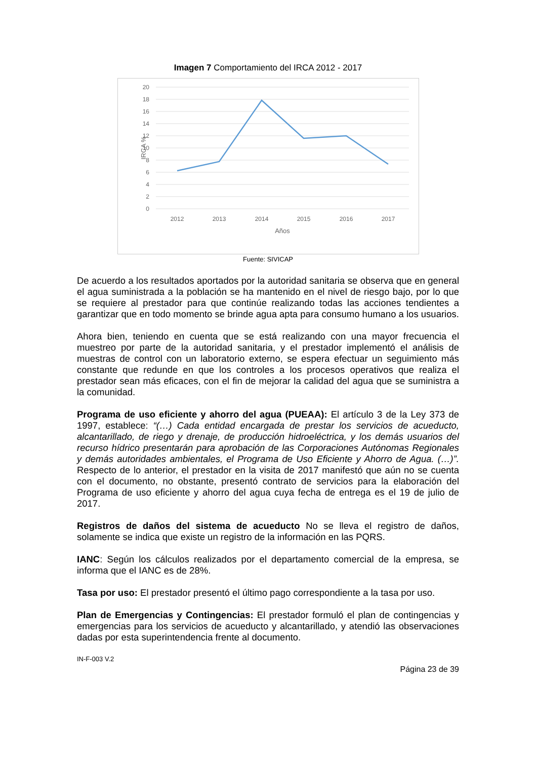Imagen 7 Comportamiento del IRCA 2012 - 2017
20
18
16
14
12
10
8
6
4
2
0
2012
2013
2014
2015
2016
2017
Años
IRCA %
Fuente: SIVICAP
De acuerdo a los resultados aportados por la autoridad sanitaria se observa que en general el agua suministrada a la población se ha mantenido en el nivel de riesgo bajo, por lo que se requiere al prestador para que continúe realizando todas las acciones tendientes a garantizar que en todo momento se brinde agua apta para consumo humano a los usuarios.
Ahora bien, teniendo en cuenta que se está realizando con una mayor frecuencia el muestreo por parte de la autoridad sanitaria, y el prestador implementó el análisis de muestras de control con un laboratorio externo, se espera efectuar un seguimiento más constante que redunde en que los controles a los procesos operativos que realiza el prestador sean más eficaces, con el fin de mejorar la calidad del agua que se suministra a la comunidad.
Programa de uso eficiente y ahorro del agua (PUEAA): El artículo 3 de la Ley 373 de 1997, establece: “(…) Cada entidad encargada de prestar los servicios de acueducto, alcantarillado, de riego y drenaje, de producción hidroeléctrica, y los demás usuarios del recurso hídrico presentarán para aprobación de las Corporaciones Autónomas Regionales y demás autoridades ambientales, el Programa de Uso Eficiente y Ahorro de Agua. (…)”. Respecto de lo anterior, el prestador en la visita de 2017 manifestó que aún no se cuenta con el documento, no obstante, presentó contrato de servicios para la elaboración del Programa de uso eficiente y ahorro del agua cuya fecha de entrega es el 19 de julio de 2017.
Registros de daños del sistema de acueducto No se lleva el registro de daños, solamente se indica que existe un registro de la información en las PQRS.
IANC: Según los cálculos realizados por el departamento comercial de la empresa, se informa que el IANC es de 28%.
Tasa por uso: El prestador presentó el último pago correspondiente a la tasa por uso.
Plan de Emergencias y Contingencias: El prestador formuló el plan de contingencias y emergencias para los servicios de acueducto y alcantarillado, y atendió las observaciones dadas por esta superintendencia frente al documento.
IN-F-003 V.2
Página 23 de 39